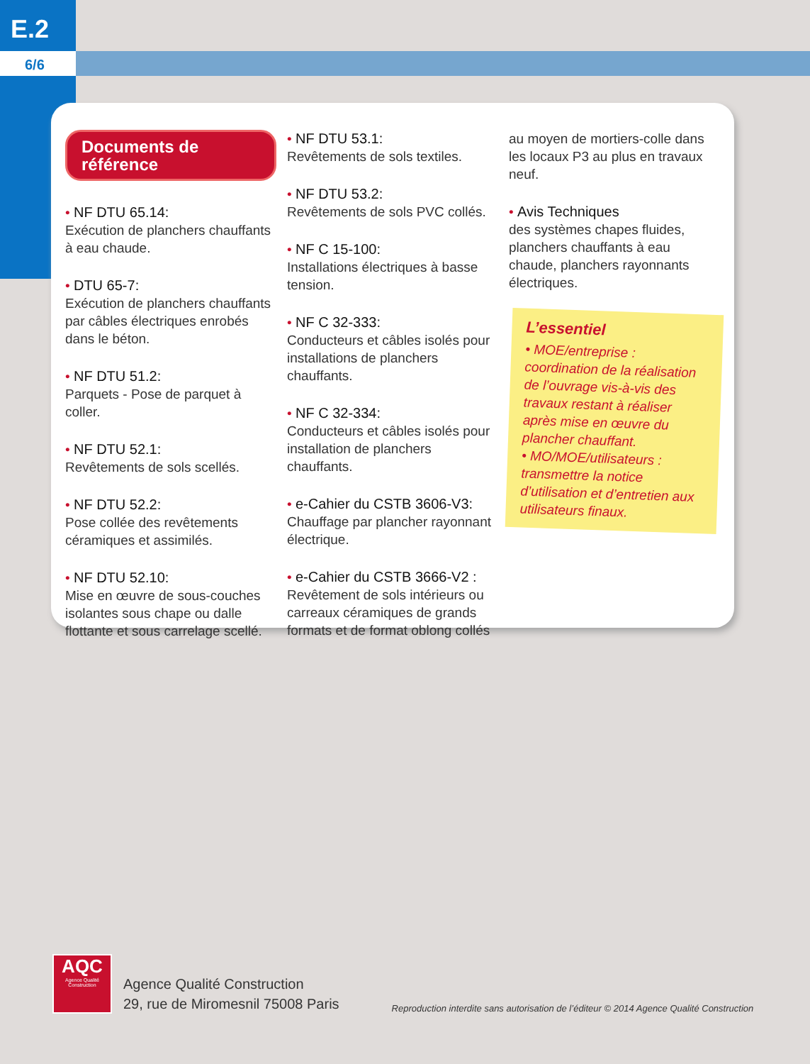E.2
6/6
Documents de référence
• NF DTU 65.14:
Exécution de planchers chauffants à eau chaude.
• DTU 65-7:
Exécution de planchers chauffants par câbles électriques enrobés dans le béton.
• NF DTU 51.2:
Parquets - Pose de parquet à coller.
• NF DTU 52.1:
Revêtements de sols scellés.
• NF DTU 52.2:
Pose collée des revêtements céramiques et assimilés.
• NF DTU 52.10:
Mise en œuvre de sous-couches isolantes sous chape ou dalle flottante et sous carrelage scellé.
• NF DTU 53.1:
Revêtements de sols textiles.
• NF DTU 53.2:
Revêtements de sols PVC collés.
• NF C 15-100:
Installations électriques à basse tension.
• NF C 32-333:
Conducteurs et câbles isolés pour installations de planchers chauffants.
• NF C 32-334:
Conducteurs et câbles isolés pour installation de planchers chauffants.
• e-Cahier du CSTB 3606-V3:
Chauffage par plancher rayonnant électrique.
• e-Cahier du CSTB 3666-V2 :
Revêtement de sols intérieurs ou carreaux céramiques de grands formats et de format oblong collés
au moyen de mortiers-colle dans les locaux P3 au plus en travaux neuf.
• Avis Techniques
des systèmes chapes fluides, planchers chauffants à eau chaude, planchers rayonnants électriques.
L’essentiel
• MOE/entreprise : coordination de la réalisation de l’ouvrage vis-à-vis des travaux restant à réaliser après mise en œuvre du plancher chauffant.
• MO/MOE/utilisateurs : transmettre la notice d’utilisation et d’entretien aux utilisateurs finaux.
AQC
Agence Qualité Construction
Agence Qualité Construction
29, rue de Miromesnil 75008 Paris
Reproduction interdite sans autorisation de l’éditeur © 2014 Agence Qualité Construction